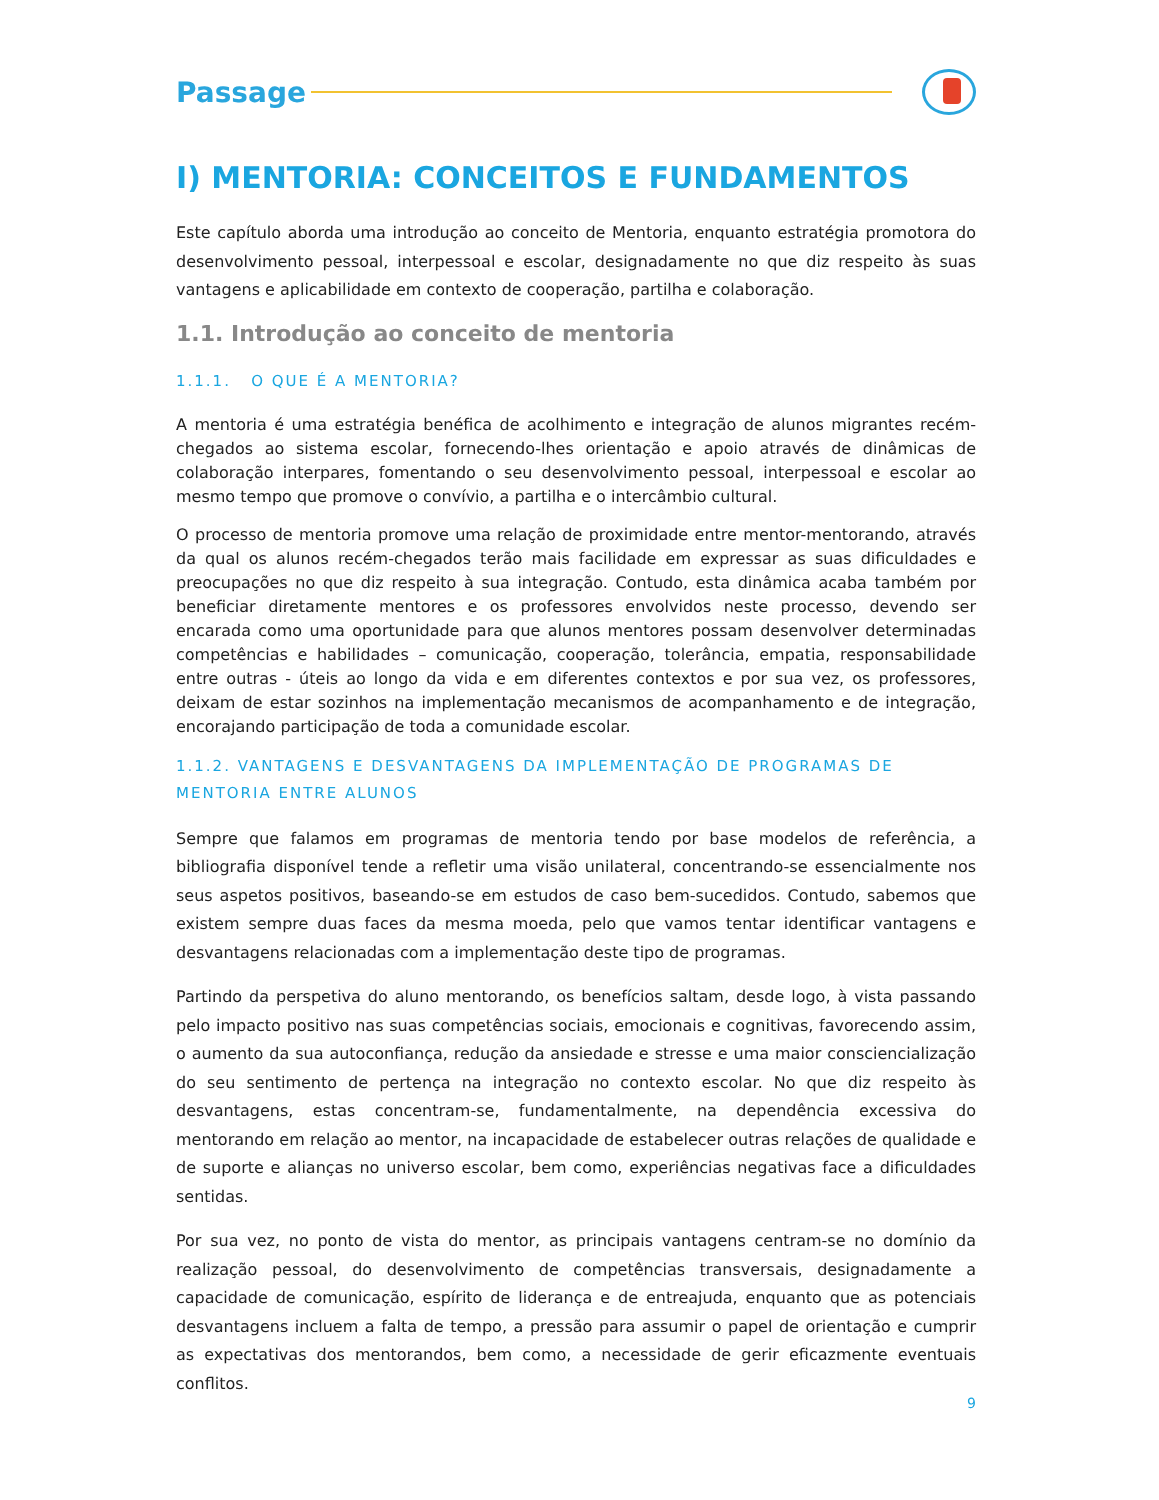Passage
I) MENTORIA: CONCEITOS E FUNDAMENTOS
Este capítulo aborda uma introdução ao conceito de Mentoria, enquanto estratégia promotora do desenvolvimento pessoal, interpessoal e escolar, designadamente no que diz respeito às suas vantagens e aplicabilidade em contexto de cooperação, partilha e colaboração.
1.1. Introdução ao conceito de mentoria
1.1.1. O QUE É A MENTORIA?
A mentoria é uma estratégia benéfica de acolhimento e integração de alunos migrantes recém-chegados ao sistema escolar, fornecendo-lhes orientação e apoio através de dinâmicas de colaboração interpares, fomentando o seu desenvolvimento pessoal, interpessoal e escolar ao mesmo tempo que promove o convívio, a partilha e o intercâmbio cultural.
O processo de mentoria promove uma relação de proximidade entre mentor-mentorando, através da qual os alunos recém-chegados terão mais facilidade em expressar as suas dificuldades e preocupações no que diz respeito à sua integração. Contudo, esta dinâmica acaba também por beneficiar diretamente mentores e os professores envolvidos neste processo, devendo ser encarada como uma oportunidade para que alunos mentores possam desenvolver determinadas competências e habilidades – comunicação, cooperação, tolerância, empatia, responsabilidade entre outras - úteis ao longo da vida e em diferentes contextos e por sua vez, os professores, deixam de estar sozinhos na implementação mecanismos de acompanhamento e de integração, encorajando participação de toda a comunidade escolar.
1.1.2. VANTAGENS E DESVANTAGENS DA IMPLEMENTAÇÃO DE PROGRAMAS DE MENTORIA ENTRE ALUNOS
Sempre que falamos em programas de mentoria tendo por base modelos de referência, a bibliografia disponível tende a refletir uma visão unilateral, concentrando-se essencialmente nos seus aspetos positivos, baseando-se em estudos de caso bem-sucedidos. Contudo, sabemos que existem sempre duas faces da mesma moeda, pelo que vamos tentar identificar vantagens e desvantagens relacionadas com a implementação deste tipo de programas.
Partindo da perspetiva do aluno mentorando, os benefícios saltam, desde logo, à vista passando pelo impacto positivo nas suas competências sociais, emocionais e cognitivas, favorecendo assim, o aumento da sua autoconfiança, redução da ansiedade e stresse e uma maior consciencialização do seu sentimento de pertença na integração no contexto escolar. No que diz respeito às desvantagens, estas concentram-se, fundamentalmente, na dependência excessiva do mentorando em relação ao mentor, na incapacidade de estabelecer outras relações de qualidade e de suporte e alianças no universo escolar, bem como, experiências negativas face a dificuldades sentidas.
Por sua vez, no ponto de vista do mentor, as principais vantagens centram-se no domínio da realização pessoal, do desenvolvimento de competências transversais, designadamente a capacidade de comunicação, espírito de liderança e de entreajuda, enquanto que as potenciais desvantagens incluem a falta de tempo, a pressão para assumir o papel de orientação e cumprir as expectativas dos mentorandos, bem como, a necessidade de gerir eficazmente eventuais conflitos.
9